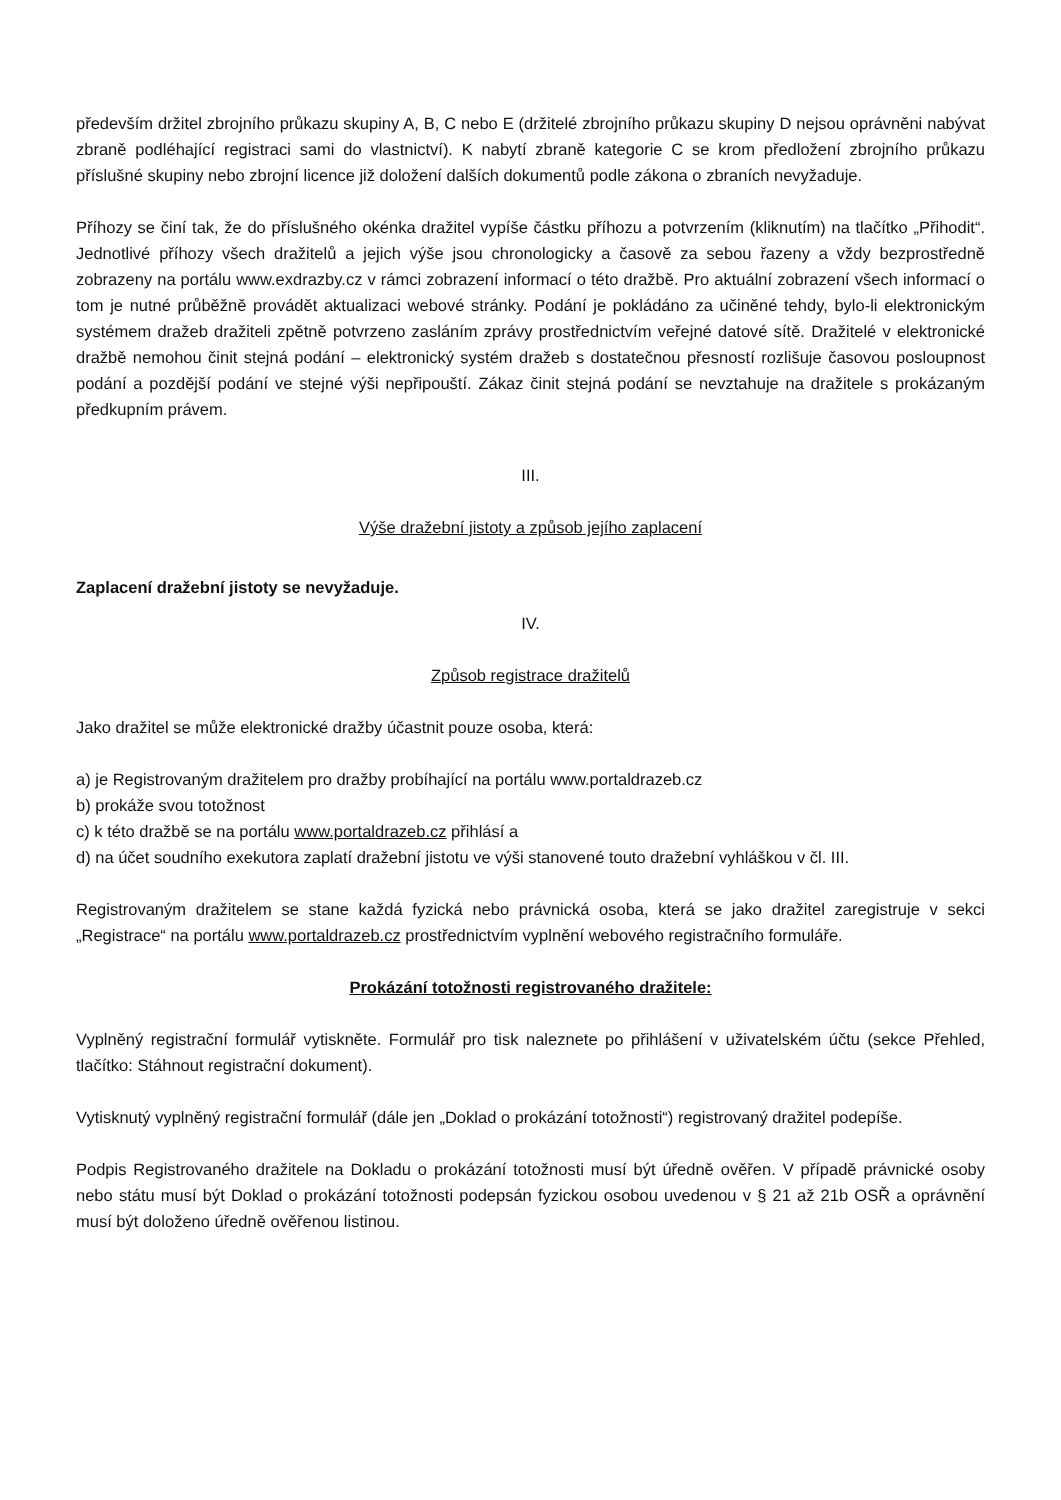především držitel zbrojního průkazu skupiny A, B, C nebo E (držitelé zbrojního průkazu skupiny D nejsou oprávněni nabývat zbraně podléhající registraci sami do vlastnictví). K nabytí zbraně kategorie C se krom předložení zbrojního průkazu příslušné skupiny nebo zbrojní licence již doložení dalších dokumentů podle zákona o zbraních nevyžaduje.
Příhozy se činí tak, že do příslušného okénka dražitel vypíše částku příhozu a potvrzením (kliknutím) na tlačítko „Přihodit“. Jednotlivé příhozy všech dražitelů a jejich výše jsou chronologicky a časově za sebou řazeny a vždy bezprostředně zobrazeny na portálu www.exdrazby.cz v rámci zobrazení informací o této dražbě. Pro aktuální zobrazení všech informací o tom je nutné průběžně provádět aktualizaci webové stránky. Podání je pokládáno za učiněné tehdy, bylo-li elektronickým systémem dražeb dražiteli zpětně potvrzeno zasláním zprávy prostřednictvím veřejné datové sítě. Dražitelé v elektronické dražbě nemohou činit stejná podání – elektronický systém dražeb s dostatečnou přesností rozlišuje časovou posloupnost podání a pozdější podání ve stejné výši nepřipouští. Zákaz činit stejná podání se nevztahuje na dražitele s prokázaným předkupním právem.
III.
Výše dražební jistoty a způsob jejího zaplacení
Zaplacení dražební jistoty se nevyžaduje.
IV.
Způsob registrace dražitelů
Jako dražitel se může elektronické dražby účastnit pouze osoba, která:
a) je Registrovaným dražitelem pro dražby probíhající na portálu www.portaldrazeb.cz
b) prokáže svou totožnost
c) k této dražbě se na portálu www.portaldrazeb.cz přihlásí a
d) na účet soudního exekutora zaplatí dražební jistotu ve výši stanovené touto dražební vyhláškou v čl. III.
Registrovaným dražitelem se stane každá fyzická nebo právnická osoba, která se jako dražitel zaregistruje v sekci „Registrace“ na portálu www.portaldrazeb.cz prostřednictvím vyplnění webového registračního formuláře.
Prokázání totožnosti registrovaného dražitele:
Vyplněný registrační formulář vytiskněte. Formulář pro tisk naleznete po přihlášení v uživatelském účtu (sekce Přehled, tlačítko: Stáhnout registrační dokument).
Vytisknutý vyplněný registrační formulář (dále jen „Doklad o prokázání totožnosti“) registrovaný dražitel podepíše.
Podpis Registrovaného dražitele na Dokladu o prokázání totožnosti musí být úředně ověřen. V případě právnické osoby nebo státu musí být Doklad o prokázání totožnosti podepsán fyzickou osobou uvedenou v § 21 až 21b OSŘ a oprávnění musí být doloženo úředně ověřenou listinou.